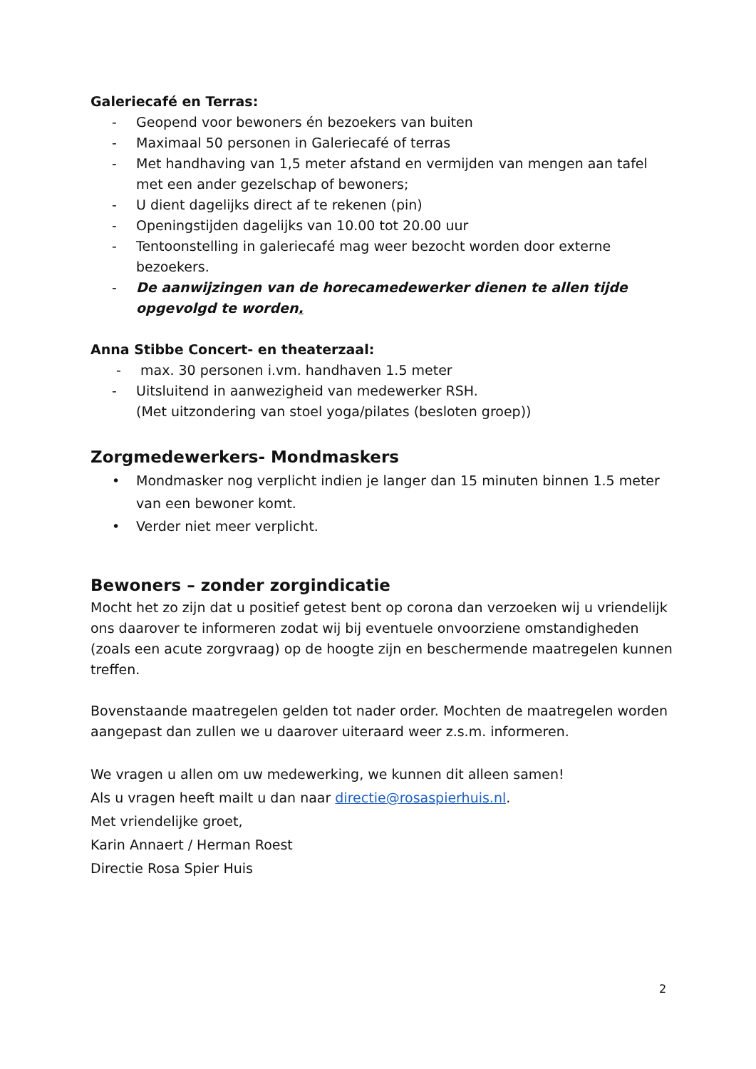Galeriecafé en Terras:
- Geopend voor bewoners én bezoekers van buiten
- Maximaal 50 personen in Galeriecafé of terras
- Met handhaving van 1,5 meter afstand en vermijden van mengen aan tafel met een ander gezelschap of bewoners;
- U dient dagelijks direct af te rekenen (pin)
- Openingstijden dagelijks van 10.00 tot 20.00 uur
- Tentoonstelling in galeriecafé mag weer bezocht worden door externe bezoekers.
- De aanwijzingen van de horecamedewerker dienen te allen tijde opgevolgd te worden.
Anna Stibbe Concert- en theaterzaal:
- max. 30 personen i.vm. handhaven 1.5 meter
- Uitsluitend in aanwezigheid van medewerker RSH.
(Met uitzondering van stoel yoga/pilates (besloten groep))
Zorgmedewerkers- Mondmaskers
• Mondmasker nog verplicht indien je langer dan 15 minuten binnen 1.5 meter van een bewoner komt.
• Verder niet meer verplicht.
Bewoners – zonder zorgindicatie
Mocht het zo zijn dat u positief getest bent op corona dan verzoeken wij u vriendelijk ons daarover te informeren zodat wij bij eventuele onvoorziene omstandigheden (zoals een acute zorgvraag) op de hoogte zijn en beschermende maatregelen kunnen treffen.
Bovenstaande maatregelen gelden tot nader order. Mochten de maatregelen worden aangepast dan zullen we u daarover uiteraard weer z.s.m. informeren.
We vragen u allen om uw medewerking, we kunnen dit alleen samen!
Als u vragen heeft mailt u dan naar directie@rosaspierhuis.nl.
Met vriendelijke groet,
Karin Annaert / Herman Roest
Directie Rosa Spier Huis
2